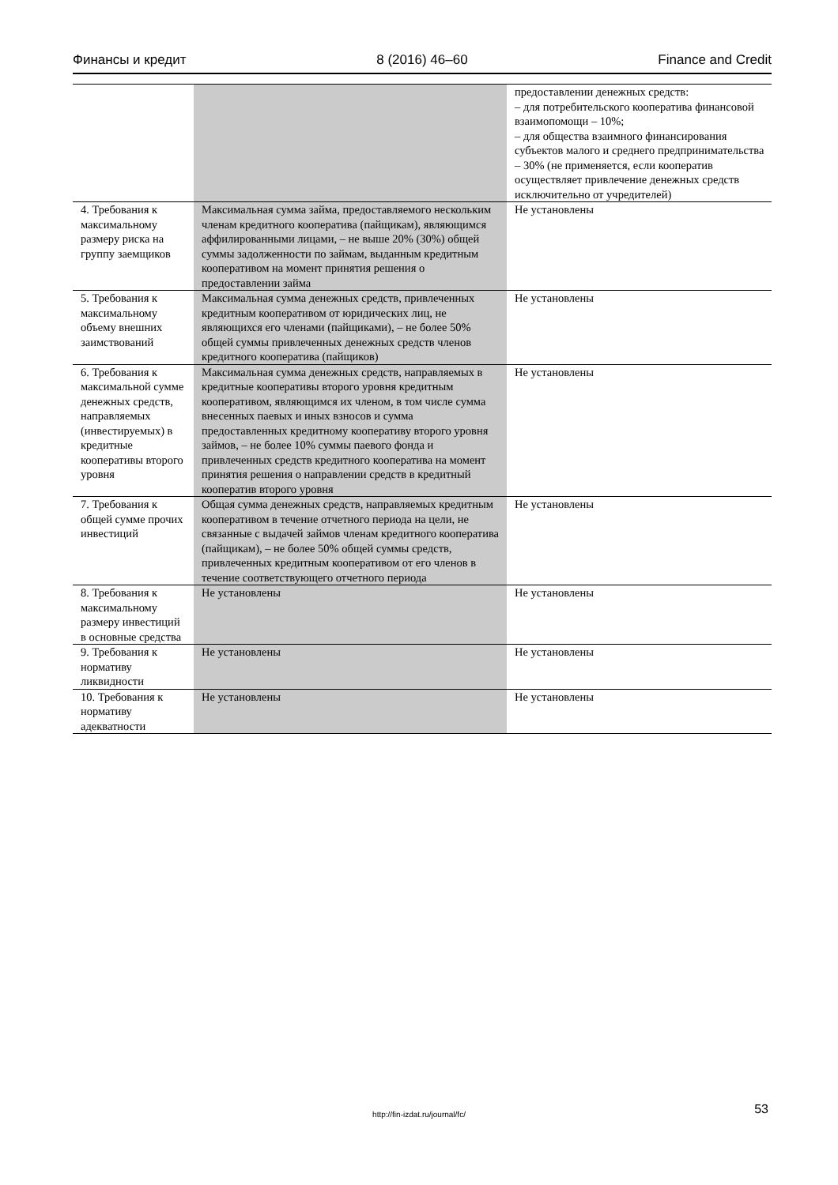Финансы и кредит 8 (2016) 46–60 Finance and Credit
| | | предоставлении денежных средств: – для потребительского кооператива финансовой взаимопомощи – 10%; – для общества взаимного финансирования субъектов малого и среднего предпринимательства – 30% (не применяется, если кооператив осуществляет привлечение денежных средств исключительно от учредителей) |
| 4. Требования к максимальному размеру риска на группу заемщиков | Максимальная сумма займа, предоставляемого нескольким членам кредитного кооператива (пайщикам), являющимся аффилированными лицами, – не выше 20% (30%) общей суммы задолженности по займам, выданным кредитным кооперативом на момент принятия решения о предоставлении займа | Не установлены |
| 5. Требования к максимальному объему внешних заимствований | Максимальная сумма денежных средств, привлеченных кредитным кооперативом от юридических лиц, не являющихся его членами (пайщиками), – не более 50% общей суммы привлеченных денежных средств членов кредитного кооператива (пайщиков) | Не установлены |
| 6. Требования к максимальной сумме денежных средств, направляемых (инвестируемых) в кредитные кооперативы второго уровня | Максимальная сумма денежных средств, направляемых в кредитные кооперативы второго уровня кредитным кооперативом, являющимся их членом, в том числе сумма внесенных паевых и иных взносов и сумма предоставленных кредитному кооперативу второго уровня займов, – не более 10% суммы паевого фонда и привлеченных средств кредитного кооператива на момент принятия решения о направлении средств в кредитный кооператив второго уровня | Не установлены |
| 7. Требования к общей сумме прочих инвестиций | Общая сумма денежных средств, направляемых кредитным кооперативом в течение отчетного периода на цели, не связанные с выдачей займов членам кредитного кооператива (пайщикам), – не более 50% общей суммы средств, привлеченных кредитным кооперативом от его членов в течение соответствующего отчетного периода | Не установлены |
| 8. Требования к максимальному размеру инвестиций в основные средства | Не установлены | Не установлены |
| 9. Требования к нормативу ликвидности | Не установлены | Не установлены |
| 10. Требования к нормативу адекватности | Не установлены | Не установлены |
http://fin-izdat.ru/journal/fc/ 53